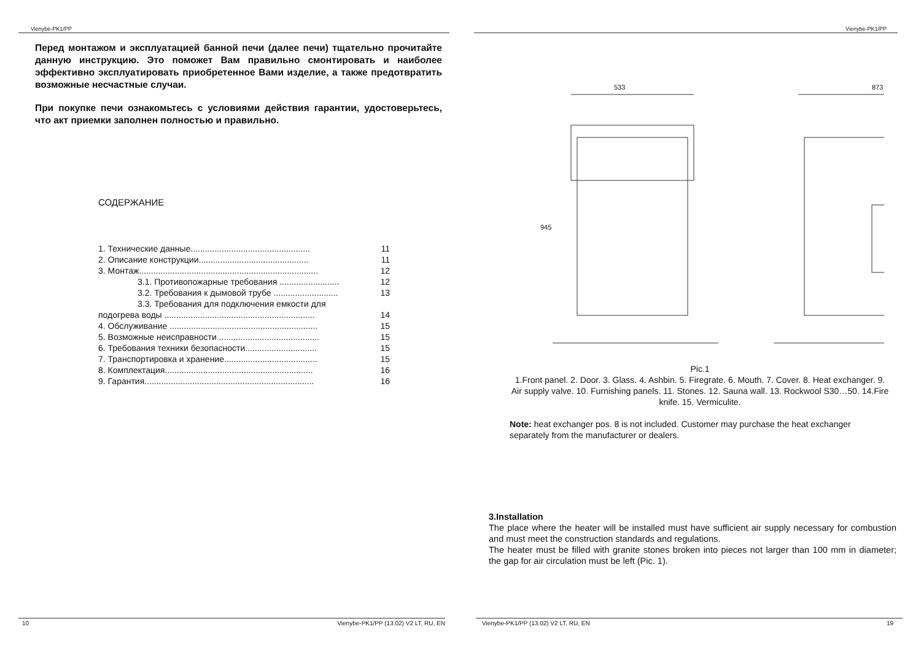Vienybė-PK1/PP
Перед монтажом и эксплуатацией банной печи (далее печи) тщательно прочитайте данную инструкцию. Это поможет Вам правильно смонтировать и наиболее эффективно эксплуатировать приобретенное Вами изделие, а также предотвратить возможные несчастные случаи.
При покупке печи ознакомьтесь с условиями действия гарантии, удостоверьтесь, что акт приемки заполнен полностью и правильно.
СОДЕРЖАНИЕ
1. Технические данные.................................................. 11
2. Описание конструкции.............................................. 11
3. Монтаж........................................................................... 12
3.1. Противопожарные требования ......................... 12
3.2. Требования к дымовой трубе ........................... 13
3.3. Требования для подключения емкости для
подогрева воды ............................................................... 14
4. Обслуживание .............................................................. 15
5. Возможные неисправности .......................................... 15
6. Требования техники безопасности.............................. 15
7. Транспортировка и хранение....................................... 15
8. Комплектация.............................................................. 16
9. Гарантия....................................................................... 16
10 Vienybe-PK1/PP (13.02) V2 LT, RU, EN
Vienybė-PK1/PP
533
873
945
Pic.1
1.Front panel. 2. Door. 3. Glass. 4. Ashbin. 5. Firegrate. 6. Mouth. 7. Cover. 8. Heat exchanger. 9. Air supply valve. 10. Furnishing panels. 11. Stones. 12. Sauna wall. 13. Rockwool S30…50. 14.Fire knife. 15. Vermiculite.
Note: heat exchanger pos. 8 is not included. Customer may purchase the heat exchanger separately from the manufacturer or dealers.
3.Installation
The place where the heater will be installed must have sufficient air supply necessary for combustion and must meet the construction standards and regulations.
The heater must be filled with granite stones broken into pieces not larger than 100 mm in diameter; the gap for air circulation must be left (Pic. 1).
Vienybe-PK1/PP (13.02) V2 LT, RU, EN 19